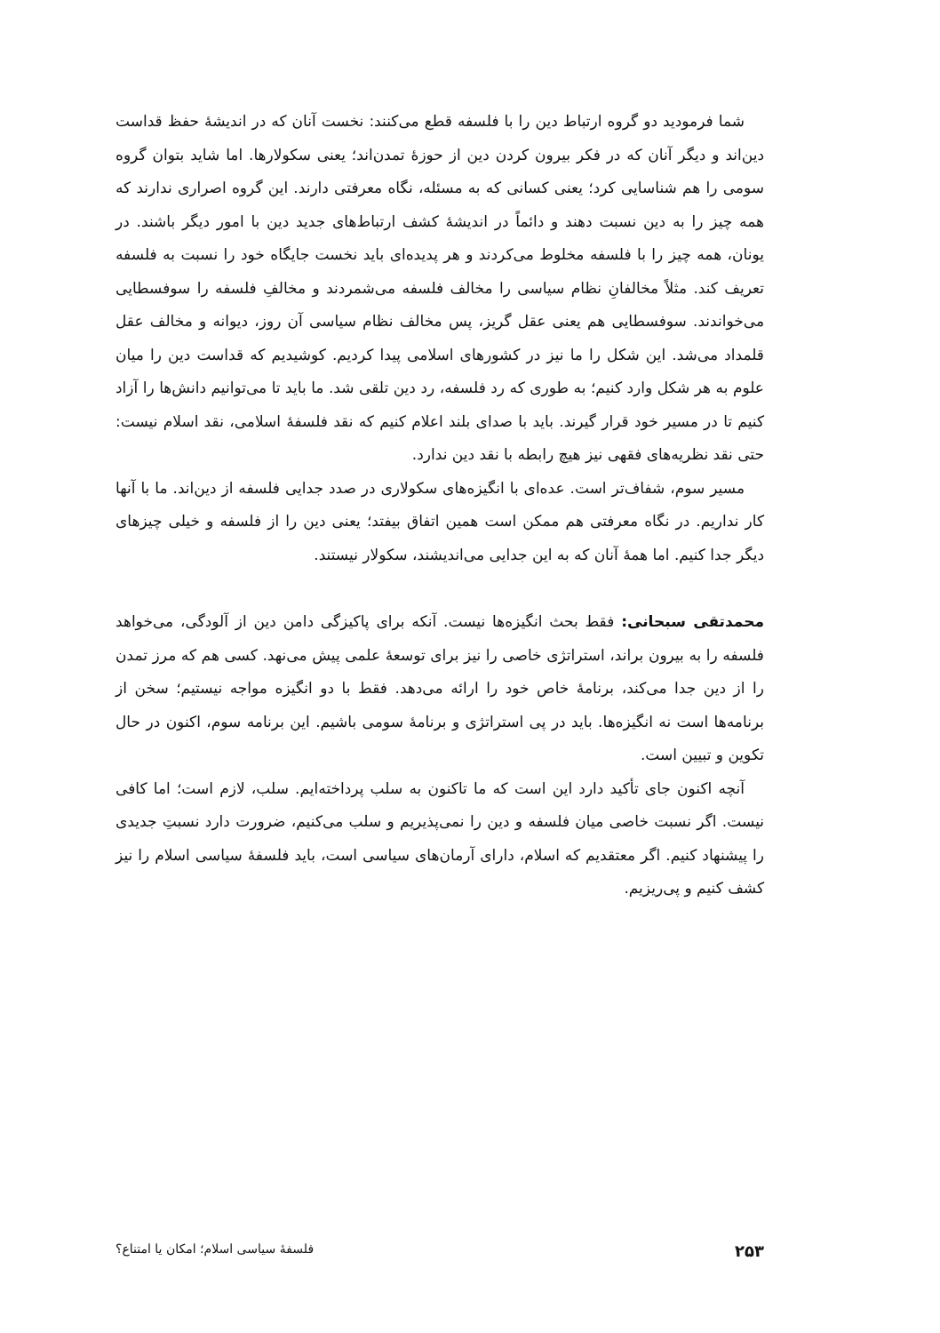شما فرمودید دو گروه ارتباط دین را با فلسفه قطع می‌کنند: نخست آنان که در اندیشهٔ حفظ قداست دین‌اند و دیگر آنان که در فکر بیرون کردن دین از حوزهٔ تمدن‌اند؛ یعنی سکولارها. اما شاید بتوان گروه سومی را هم شناسایی کرد؛ یعنی کسانی که به مسئله، نگاه معرفتی دارند. این گروه اصراری ندارند که همه چیز را به دین نسبت دهند و دائماً در اندیشهٔ کشف ارتباط‌های جدید دین با امور دیگر باشند. در یونان، همه چیز را با فلسفه مخلوط می‌کردند و هر پدیده‌ای باید نخست جایگاه خود را نسبت به فلسفه تعریف کند. مثلاً مخالفانِ نظام سیاسی را مخالف فلسفه می‌شمردند و مخالفِ فلسفه را سوفسطایی می‌خواندند. سوفسطایی هم یعنی عقل گریز، پس مخالف نظام سیاسی آن روز، دیوانه و مخالف عقل قلمداد می‌شد. این شکل را ما نیز در کشورهای اسلامی پیدا کردیم. کوشیدیم که قداست دین را میان علوم به هر شکل وارد کنیم؛ به طوری که رد فلسفه، رد دین تلقی شد. ما باید تا می‌توانیم دانش‌ها را آزاد کنیم تا در مسیر خود قرار گیرند. باید با صدای بلند اعلام کنیم که نقد فلسفهٔ اسلامی، نقد اسلام نیست: حتی نقد نظریه‌های فقهی نیز هیچ رابطه با نقد دین ندارد.
مسیر سوم، شفاف‌تر است. عده‌ای با انگیزه‌های سکولاری در صدد جدایی فلسفه از دین‌اند. ما با آنها کار نداریم. در نگاه معرفتی هم ممکن است همین اتفاق بیفتد؛ یعنی دین را از فلسفه و خیلی چیزهای دیگر جدا کنیم. اما همهٔ آنان که به این جدایی می‌اندیشند، سکولار نیستند.
محمدتقی سبحانی: فقط بحث انگیزه‌ها نیست. آنکه برای پاکیزگی دامن دین از آلودگی، می‌خواهد فلسفه را به بیرون براند، استراتژی خاصی را نیز برای توسعهٔ علمی پیش می‌نهد. کسی هم که مرز تمدن را از دین جدا می‌کند، برنامهٔ خاص خود را ارائه می‌دهد. فقط با دو انگیزه مواجه نیستیم؛ سخن از برنامه‌ها است نه انگیزه‌ها. باید در پی استراتژی و برنامهٔ سومی باشیم. این برنامه سوم، اکنون در حال تکوین و تبیین است.
آنچه اکنون جای تأکید دارد این است که ما تاکنون به سلب پرداخته‌ایم. سلب، لازم است؛ اما کافی نیست. اگر نسبت خاصی میان فلسفه و دین را نمی‌پذیریم و سلب می‌کنیم، ضرورت دارد نسبتِ جدیدی را پیشنهاد کنیم. اگر معتقدیم که اسلام، دارای آرمان‌های سیاسی است، باید فلسفهٔ سیاسی اسلام را نیز کشف کنیم و پی‌ریزیم.
۲۵۳ فلسفهٔ سیاسی اسلام؛ امکان یا امتناع؟